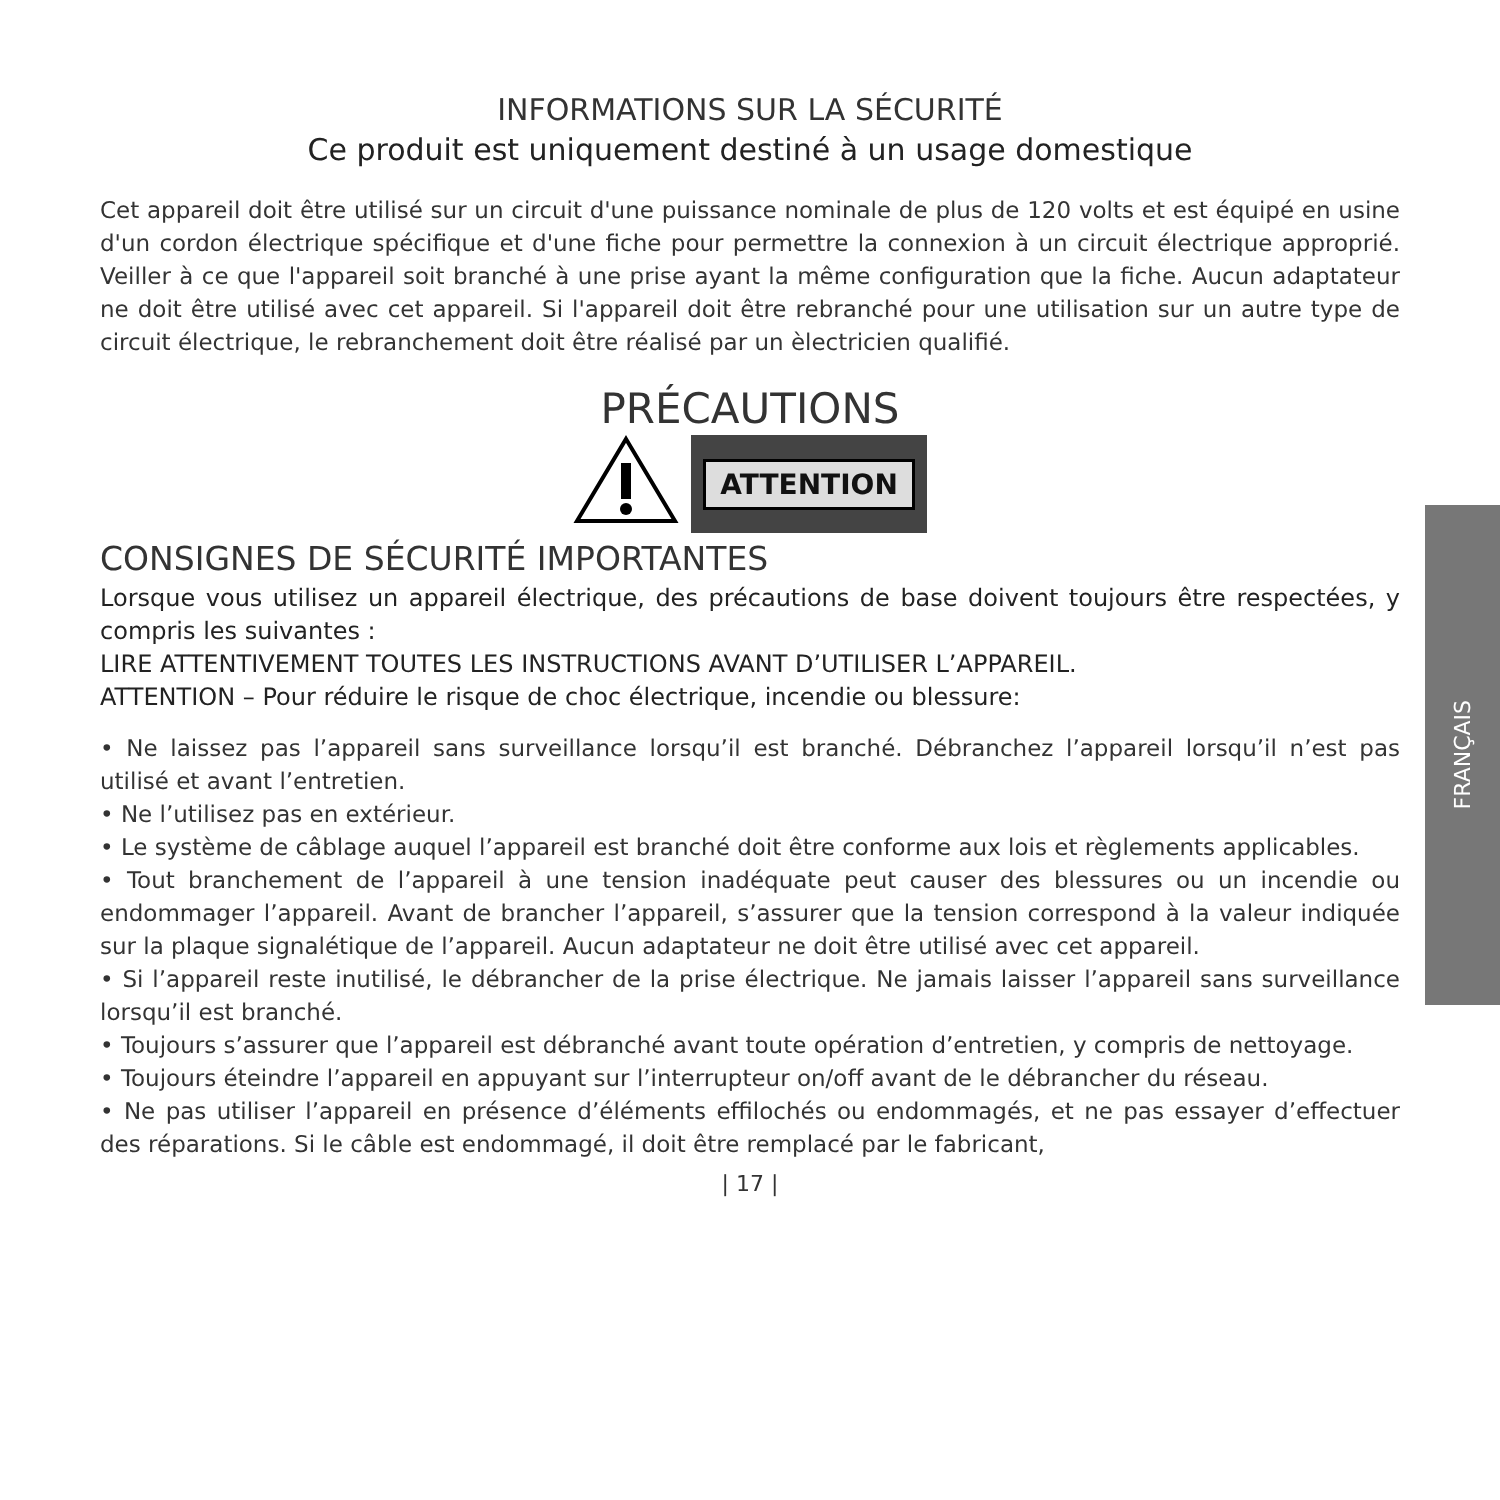INFORMATIONS SUR LA SÉCURITÉ
Ce produit est uniquement destiné à un usage domestique
Cet appareil doit être utilisé sur un circuit d'une puissance nominale de plus de 120 volts et est équipé en usine d'un cordon électrique spécifique et d'une fiche pour permettre la connexion à un circuit électrique approprié. Veiller à ce que l'appareil soit branché à une prise ayant la même configuration que la fiche. Aucun adaptateur ne doit être utilisé avec cet appareil. Si l'appareil doit être rebranché pour une utilisation sur un autre type de circuit électrique, le rebranchement doit être réalisé par un èlectricien qualifié.
PRÉCAUTIONS
ATTENTION
CONSIGNES DE SÉCURITÉ IMPORTANTES
Lorsque vous utilisez un appareil électrique, des précautions de base doivent toujours être respectées, y compris les suivantes :
LIRE ATTENTIVEMENT TOUTES LES INSTRUCTIONS AVANT D’UTILISER L’APPAREIL.
ATTENTION – Pour réduire le risque de choc électrique, incendie ou blessure:
• Ne laissez pas l’appareil sans surveillance lorsqu’il est branché. Débranchez l’appareil lorsqu’il n’est pas utilisé et avant l’entretien.
• Ne l’utilisez pas en extérieur.
• Le système de câblage auquel l’appareil est branché doit être conforme aux lois et règlements applicables.
• Tout branchement de l’appareil à une tension inadéquate peut causer des blessures ou un incendie ou endommager l’appareil. Avant de brancher l’appareil, s’assurer que la tension correspond à la valeur indiquée sur la plaque signalétique de l’appareil. Aucun adaptateur ne doit être utilisé avec cet appareil.
• Si l’appareil reste inutilisé, le débrancher de la prise électrique. Ne jamais laisser l’appareil sans surveillance lorsqu’il est branché.
• Toujours s’assurer que l’appareil est débranché avant toute opération d’entretien, y compris de nettoyage.
• Toujours éteindre l’appareil en appuyant sur l’interrupteur on/off avant de le débrancher du réseau.
• Ne pas utiliser l’appareil en présence d’éléments effilochés ou endommagés, et ne pas essayer d’effectuer des réparations. Si le câble est endommagé, il doit être remplacé par le fabricant,
| 17 |
FRANÇAIS